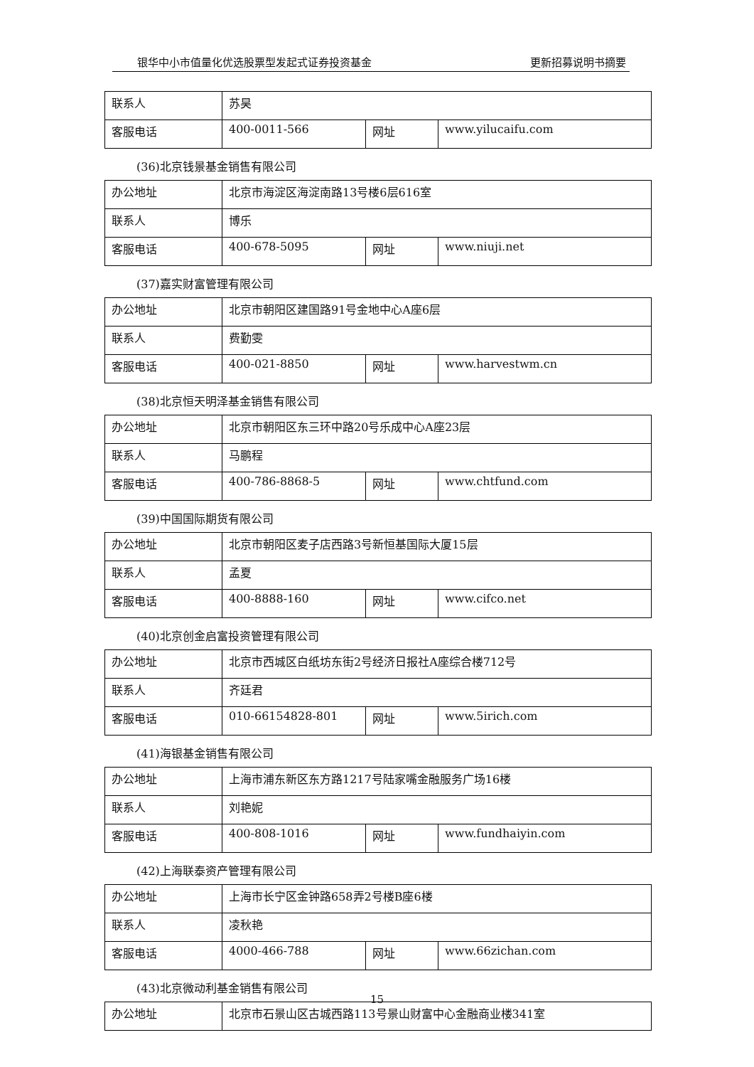银华中小市值量化优选股票型发起式证券投资基金 更新招募说明书摘要
| 联系人 | 苏昊 | | |
| 客服电话 | 400-0011-566 | 网址 | www.yilucaifu.com |
(36)北京钱景基金销售有限公司
| 办公地址 | 北京市海淀区海淀南路13号楼6层616室 | | |
| 联系人 | 博乐 | | |
| 客服电话 | 400-678-5095 | 网址 | www.niuji.net |
(37)嘉实财富管理有限公司
| 办公地址 | 北京市朝阳区建国路91号金地中心A座6层 | | |
| 联系人 | 费勤雯 | | |
| 客服电话 | 400-021-8850 | 网址 | www.harvestwm.cn |
(38)北京恒天明泽基金销售有限公司
| 办公地址 | 北京市朝阳区东三环中路20号乐成中心A座23层 | | |
| 联系人 | 马鹏程 | | |
| 客服电话 | 400-786-8868-5 | 网址 | www.chtfund.com |
(39)中国国际期货有限公司
| 办公地址 | 北京市朝阳区麦子店西路3号新恒基国际大厦15层 | | |
| 联系人 | 孟夏 | | |
| 客服电话 | 400-8888-160 | 网址 | www.cifco.net |
(40)北京创金启富投资管理有限公司
| 办公地址 | 北京市西城区白纸坊东街2号经济日报社A座综合楼712号 | | |
| 联系人 | 齐廷君 | | |
| 客服电话 | 010-66154828-801 | 网址 | www.5irich.com |
(41)海银基金销售有限公司
| 办公地址 | 上海市浦东新区东方路1217号陆家嘴金融服务广场16楼 | | |
| 联系人 | 刘艳妮 | | |
| 客服电话 | 400-808-1016 | 网址 | www.fundhaiyin.com |
(42)上海联泰资产管理有限公司
| 办公地址 | 上海市长宁区金钟路658弄2号楼B座6楼 | | |
| 联系人 | 凌秋艳 | | |
| 客服电话 | 4000-466-788 | 网址 | www.66zichan.com |
(43)北京微动利基金销售有限公司
| 办公地址 | 北京市石景山区古城西路113号景山财富中心金融商业楼341室 |
15